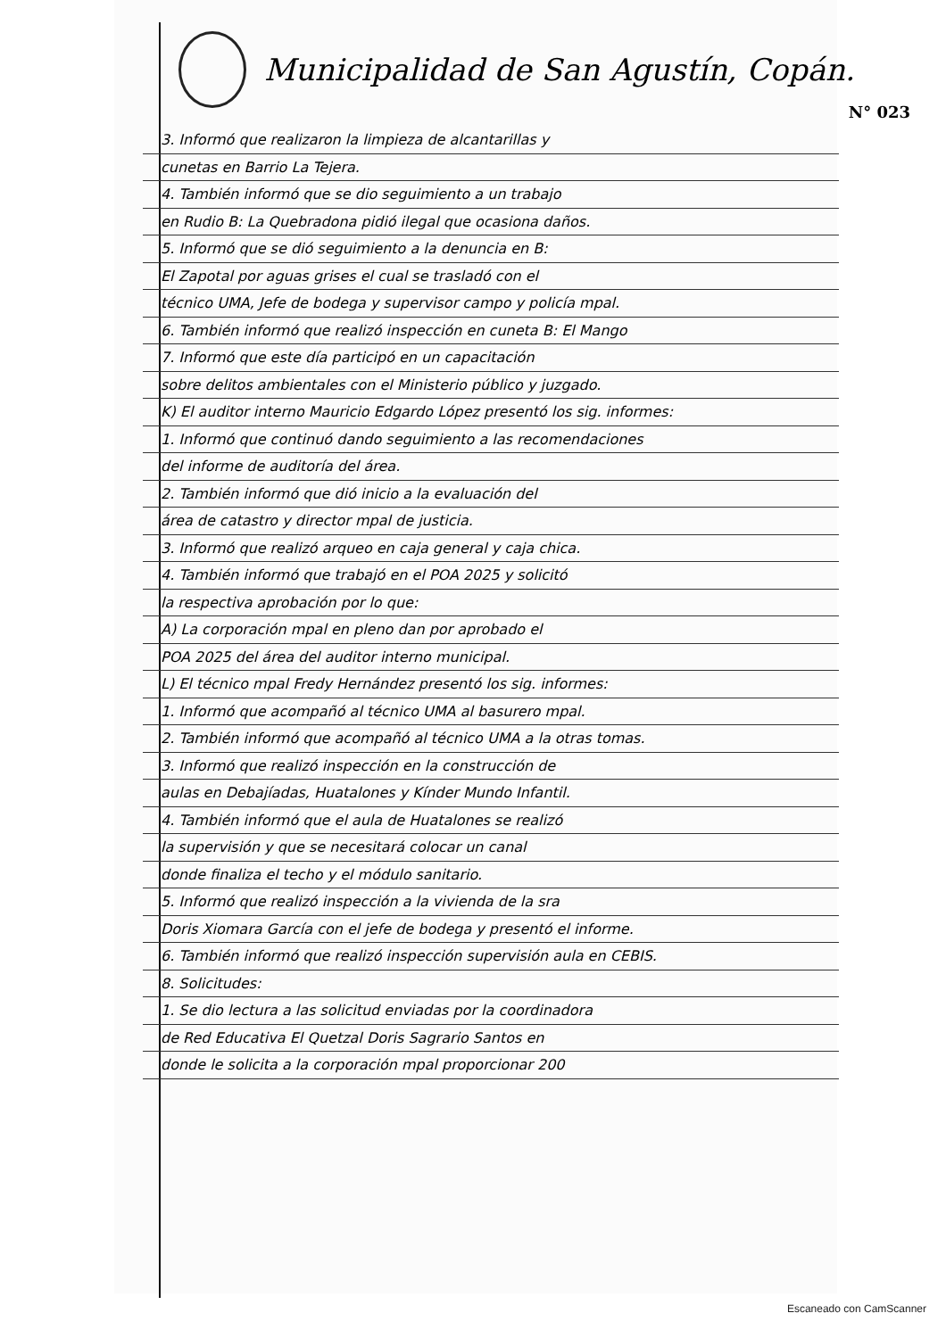Municipalidad de San Agustín, Copán.
N° 023
3. Informó que realizaron la limpieza de alcantarillas y
cunetas en Barrio La Tejera.
4. También informó que se dio seguimiento a un trabajo
en Rudio B: La Quebradona pidió ilegal que ocasiona daños.
5. Informó que se dió seguimiento a la denuncia en B:
El Zapotal por aguas grises el cual se trasladó con el
técnico UMA, Jefe de bodega y supervisor campo y policía mpal.
6. También informó que realizó inspección en cuneta B: El Mango
7. Informó que este día participó en un capacitación
sobre delitos ambientales con el Ministerio público y juzgado.
K) El auditor interno Mauricio Edgardo López presentó los sig. informes:
1. Informó que continuó dando seguimiento a las recomendaciones
del informe de auditoría del área.
2. También informó que dió inicio a la evaluación del
área de catastro y director mpal de justicia.
3. Informó que realizó arqueo en caja general y caja chica.
4. También informó que trabajó en el POA 2025 y solicitó
la respectiva aprobación por lo que:
A) La corporación mpal en pleno dan por aprobado el
POA 2025 del área del auditor interno municipal.
L) El técnico mpal Fredy Hernández presentó los sig. informes:
1. Informó que acompañó al técnico UMA al basurero mpal.
2. También informó que acompañó al técnico UMA a la otras tomas.
3. Informó que realizó inspección en la construcción de
aulas en Debajíadas, Huatalones y Kínder Mundo Infantil.
4. También informó que el aula de Huatalones se realizó
la supervisión y que se necesitará colocar un canal
donde finaliza el techo y el módulo sanitario.
5. Informó que realizó inspección a la vivienda de la sra
Doris Xiomara García con el jefe de bodega y presentó el informe.
6. También informó que realizó inspección supervisión aula en CEBIS.
8. Solicitudes:
1. Se dio lectura a las solicitud enviadas por la coordinadora
de Red Educativa El Quetzal Doris Sagrario Santos en
donde le solicita a la corporación mpal proporcionar 200
Escaneado con CamScanner